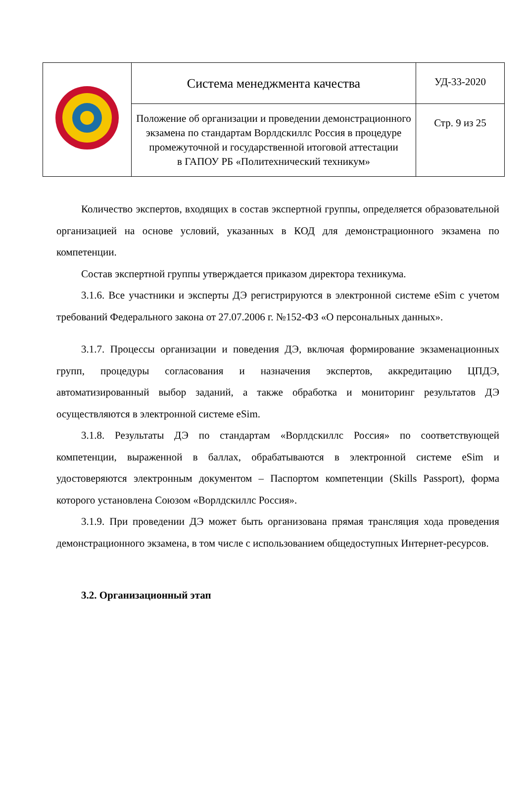| | Система менеджмента качества | УД-33-2020 |
| | Положение об организации и проведении демонстрационного экзамена по стандартам Ворлдскиллс Россия в процедуре промежуточной и государственной итоговой аттестации в ГАПОУ РБ «Политехнический техникум» | Стр. 9 из 25 |
Количество экспертов, входящих в состав экспертной группы, определяется образовательной организацией на основе условий, указанных в КОД для демонстрационного экзамена по компетенции.
Состав экспертной группы утверждается приказом директора техникума.
3.1.6. Все участники и эксперты ДЭ регистрируются в электронной системе eSim с учетом требований Федерального закона от 27.07.2006 г. №152-ФЗ «О персональных данных».
3.1.7. Процессы организации и поведения ДЭ, включая формирование экзаменационных групп, процедуры согласования и назначения экспертов, аккредитацию ЦПДЭ, автоматизированный выбор заданий, а также обработка и мониторинг результатов ДЭ осуществляются в электронной системе eSim.
3.1.8. Результаты ДЭ по стандартам «Ворлдскиллс Россия» по соответствующей компетенции, выраженной в баллах, обрабатываются в электронной системе eSim и удостоверяются электронным документом – Паспортом компетенции (Skills Passport), форма которого установлена Союзом «Ворлдскиллс Россия».
3.1.9. При проведении ДЭ может быть организована прямая трансляция хода проведения демонстрационного экзамена, в том числе с использованием общедоступных Интернет-ресурсов.
3.2. Организационный этап